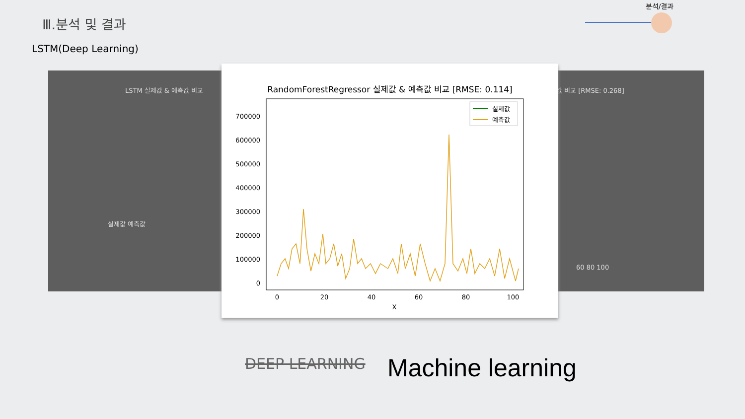Ⅲ.분석 및 결과
분석/결과
LSTM(Deep Learning)
LSTM 실제값 & 예측값 비교
실제값 예측값
값 비교 [RMSE: 0.268]
60 80 100
RandomForestRegressor 실제값 & 예측값 비교 [RMSE: 0.114]
700000
600000
500000
400000
300000
200000
100000
0
0
20
40
60
80
100
X
실제값
예측값
DEEP LEARNING Machine learning